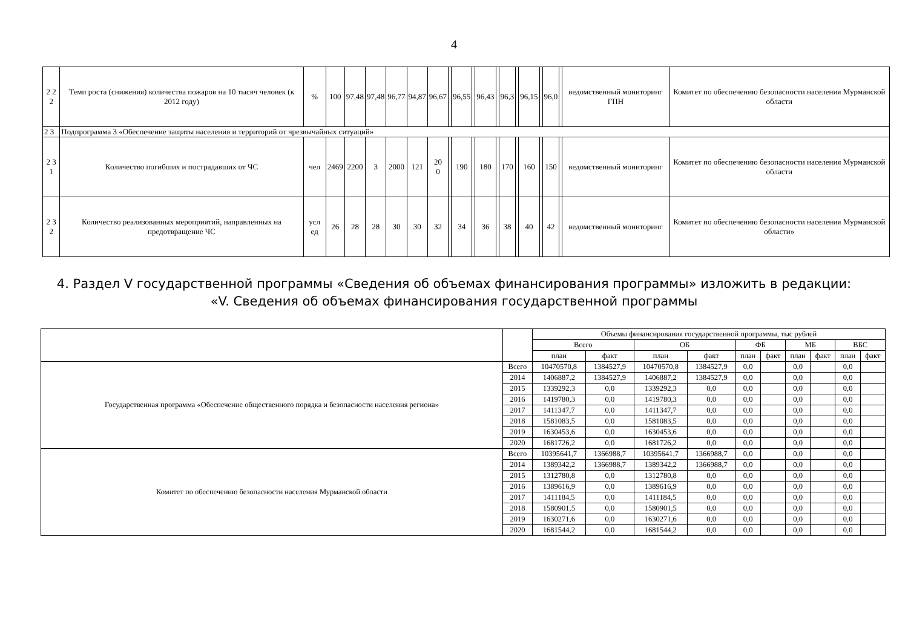4
| 2 2 2 | Темп роста (снижения) количества пожаров на 10 тысяч человек (к 2012 году) | % | 100 | 97,48 | 97,48 | 96,77 | 94,87 | 96,67 | | 96,55 | | 96,43 | | 96,3 | | 96,15 | | 96,0 | | ведомственный мониторинг ГПН | Комитет по обеспечению безопасности населения Мурманской области |
| 2 3 | Подпрограмма 3 «Обеспечение защиты населения и территорий от чрезвычайных ситуаций» | | | | | | | | | | | | | | | | | | | | |
| 2 3 1 | Количество погибших и пострадавших от ЧС | чел | 2469 | 2200 | 3 | 2000 | 121 | 20 0 | | 190 | | 180 | | 170 | | 160 | | 150 | | ведомственный мониторинг | Комитет по обеспечению безопасности населения Мурманской области |
| 2 3 2 | Количество реализованных мероприятий, направленных на предотвращение ЧС | усл ед | 26 | 28 | 28 | 30 | 30 | 32 | | 34 | | 36 | | 38 | | 40 | | 42 | | ведомственный мониторинг | Комитет по обеспечению безопасности населения Мурманской области» |
4. Раздел V государственной программы «Сведения об объемах финансирования программы» изложить в редакции:
«V. Сведения об объемах финансирования государственной программы
| | | Объемы финансирования государственной программы, тыс рублей | | | | | | | | | |
| --- | --- | --- | --- | --- | --- | --- | --- | --- | --- | --- | --- |
| | | Всего | | ОБ | | ФБ | | МБ | | ВБС | |
| | | план | факт | план | факт | план | факт | план | факт | план | факт |
| Государственная программа «Обеспечение общественного порядка и безопасности населения региона» | Всего | 10470570,8 | 1384527,9 | 10470570,8 | 1384527,9 | 0,0 | | 0,0 | | 0,0 | |
| | 2014 | 1406887,2 | 1384527,9 | 1406887,2 | 1384527,9 | 0,0 | | 0,0 | | 0,0 | |
| | 2015 | 1339292,3 | 0,0 | 1339292,3 | 0,0 | 0,0 | | 0,0 | | 0,0 | |
| | 2016 | 1419780,3 | 0,0 | 1419780,3 | 0,0 | 0,0 | | 0,0 | | 0,0 | |
| | 2017 | 1411347,7 | 0,0 | 1411347,7 | 0,0 | 0,0 | | 0,0 | | 0,0 | |
| | 2018 | 1581083,5 | 0,0 | 1581083,5 | 0,0 | 0,0 | | 0,0 | | 0,0 | |
| | 2019 | 1630453,6 | 0,0 | 1630453,6 | 0,0 | 0,0 | | 0,0 | | 0,0 | |
| | 2020 | 1681726,2 | 0,0 | 1681726,2 | 0,0 | 0,0 | | 0,0 | | 0,0 | |
| Комитет по обеспечению безопасности населения Мурманской области | Всего | 10395641,7 | 1366988,7 | 10395641,7 | 1366988,7 | 0,0 | | 0,0 | | 0,0 | |
| | 2014 | 1389342,2 | 1366988,7 | 1389342,2 | 1366988,7 | 0,0 | | 0,0 | | 0,0 | |
| | 2015 | 1312780,8 | 0,0 | 1312780,8 | 0,0 | 0,0 | | 0,0 | | 0,0 | |
| | 2016 | 1389616,9 | 0,0 | 1389616,9 | 0,0 | 0,0 | | 0,0 | | 0,0 | |
| | 2017 | 1411184,5 | 0,0 | 1411184,5 | 0,0 | 0,0 | | 0,0 | | 0,0 | |
| | 2018 | 1580901,5 | 0,0 | 1580901,5 | 0,0 | 0,0 | | 0,0 | | 0,0 | |
| | 2019 | 1630271,6 | 0,0 | 1630271,6 | 0,0 | 0,0 | | 0,0 | | 0,0 | |
| | 2020 | 1681544,2 | 0,0 | 1681544,2 | 0,0 | 0,0 | | 0,0 | | 0,0 | |